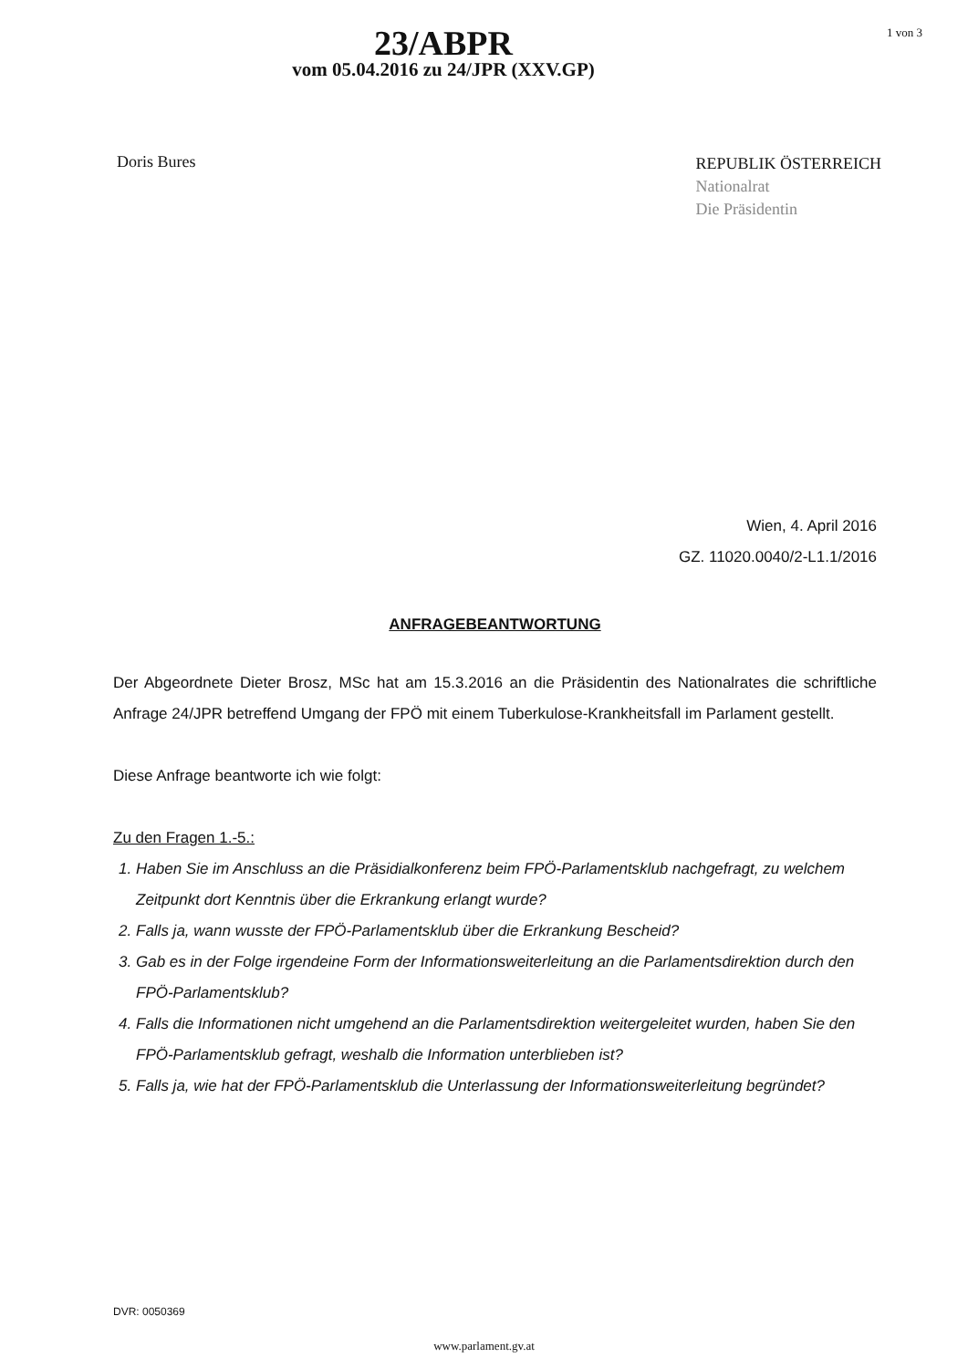23/ABPR
vom 05.04.2016 zu 24/JPR (XXV.GP)
1 von 3
Doris Bures
REPUBLIK ÖSTERREICH
Nationalrat
Die Präsidentin
Wien, 4. April 2016
GZ. 11020.0040/2-L1.1/2016
ANFRAGEBEANTWORTUNG
Der Abgeordnete Dieter Brosz, MSc hat am 15.3.2016 an die Präsidentin des Nationalrates die schriftliche Anfrage 24/JPR betreffend Umgang der FPÖ mit einem Tuberkulose-Krankheitsfall im Parlament gestellt.
Diese Anfrage beantworte ich wie folgt:
Zu den Fragen 1.-5.:
1. Haben Sie im Anschluss an die Präsidialkonferenz beim FPÖ-Parlamentsklub nachgefragt, zu welchem Zeitpunkt dort Kenntnis über die Erkrankung erlangt wurde?
2. Falls ja, wann wusste der FPÖ-Parlamentsklub über die Erkrankung Bescheid?
3. Gab es in der Folge irgendeine Form der Informationsweiterleitung an die Parlamentsdirektion durch den FPÖ-Parlamentsklub?
4. Falls die Informationen nicht umgehend an die Parlamentsdirektion weitergeleitet wurden, haben Sie den FPÖ-Parlamentsklub gefragt, weshalb die Information unterblieben ist?
5. Falls ja, wie hat der FPÖ-Parlamentsklub die Unterlassung der Informationsweiterleitung begründet?
DVR: 0050369
www.parlament.gv.at